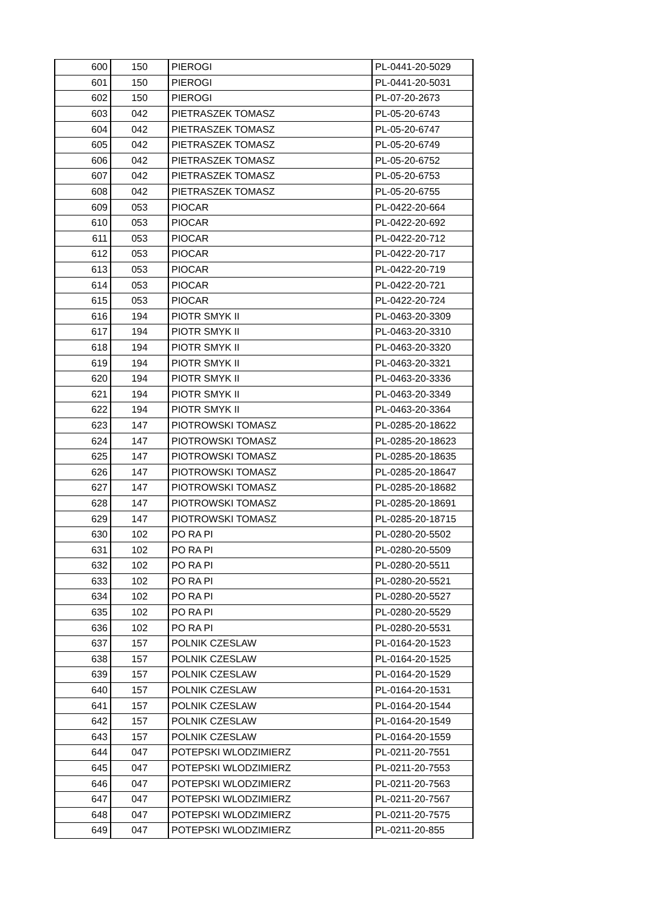| 600 | 150 | PIEROGI | PL-0441-20-5029 |
| 601 | 150 | PIEROGI | PL-0441-20-5031 |
| 602 | 150 | PIEROGI | PL-07-20-2673 |
| 603 | 042 | PIETRASZEK TOMASZ | PL-05-20-6743 |
| 604 | 042 | PIETRASZEK TOMASZ | PL-05-20-6747 |
| 605 | 042 | PIETRASZEK TOMASZ | PL-05-20-6749 |
| 606 | 042 | PIETRASZEK TOMASZ | PL-05-20-6752 |
| 607 | 042 | PIETRASZEK TOMASZ | PL-05-20-6753 |
| 608 | 042 | PIETRASZEK TOMASZ | PL-05-20-6755 |
| 609 | 053 | PIOCAR | PL-0422-20-664 |
| 610 | 053 | PIOCAR | PL-0422-20-692 |
| 611 | 053 | PIOCAR | PL-0422-20-712 |
| 612 | 053 | PIOCAR | PL-0422-20-717 |
| 613 | 053 | PIOCAR | PL-0422-20-719 |
| 614 | 053 | PIOCAR | PL-0422-20-721 |
| 615 | 053 | PIOCAR | PL-0422-20-724 |
| 616 | 194 | PIOTR SMYK II | PL-0463-20-3309 |
| 617 | 194 | PIOTR SMYK II | PL-0463-20-3310 |
| 618 | 194 | PIOTR SMYK II | PL-0463-20-3320 |
| 619 | 194 | PIOTR SMYK II | PL-0463-20-3321 |
| 620 | 194 | PIOTR SMYK II | PL-0463-20-3336 |
| 621 | 194 | PIOTR SMYK II | PL-0463-20-3349 |
| 622 | 194 | PIOTR SMYK II | PL-0463-20-3364 |
| 623 | 147 | PIOTROWSKI TOMASZ | PL-0285-20-18622 |
| 624 | 147 | PIOTROWSKI TOMASZ | PL-0285-20-18623 |
| 625 | 147 | PIOTROWSKI TOMASZ | PL-0285-20-18635 |
| 626 | 147 | PIOTROWSKI TOMASZ | PL-0285-20-18647 |
| 627 | 147 | PIOTROWSKI TOMASZ | PL-0285-20-18682 |
| 628 | 147 | PIOTROWSKI TOMASZ | PL-0285-20-18691 |
| 629 | 147 | PIOTROWSKI TOMASZ | PL-0285-20-18715 |
| 630 | 102 | PO RA PI | PL-0280-20-5502 |
| 631 | 102 | PO RA PI | PL-0280-20-5509 |
| 632 | 102 | PO RA PI | PL-0280-20-5511 |
| 633 | 102 | PO RA PI | PL-0280-20-5521 |
| 634 | 102 | PO RA PI | PL-0280-20-5527 |
| 635 | 102 | PO RA PI | PL-0280-20-5529 |
| 636 | 102 | PO RA PI | PL-0280-20-5531 |
| 637 | 157 | POLNIK CZESLAW | PL-0164-20-1523 |
| 638 | 157 | POLNIK CZESLAW | PL-0164-20-1525 |
| 639 | 157 | POLNIK CZESLAW | PL-0164-20-1529 |
| 640 | 157 | POLNIK CZESLAW | PL-0164-20-1531 |
| 641 | 157 | POLNIK CZESLAW | PL-0164-20-1544 |
| 642 | 157 | POLNIK CZESLAW | PL-0164-20-1549 |
| 643 | 157 | POLNIK CZESLAW | PL-0164-20-1559 |
| 644 | 047 | POTEPSKI WLODZIMIERZ | PL-0211-20-7551 |
| 645 | 047 | POTEPSKI WLODZIMIERZ | PL-0211-20-7553 |
| 646 | 047 | POTEPSKI WLODZIMIERZ | PL-0211-20-7563 |
| 647 | 047 | POTEPSKI WLODZIMIERZ | PL-0211-20-7567 |
| 648 | 047 | POTEPSKI WLODZIMIERZ | PL-0211-20-7575 |
| 649 | 047 | POTEPSKI WLODZIMIERZ | PL-0211-20-855 |